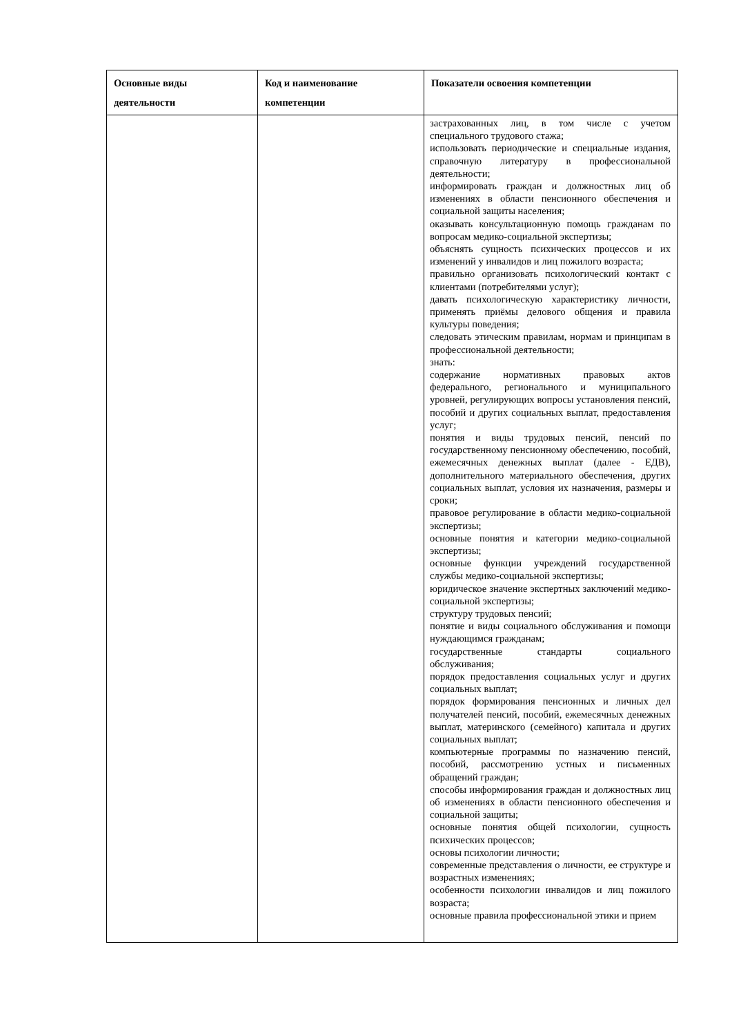| Основные виды деятельности | Код и наименование компетенции | Показатели освоения компетенции |
| --- | --- | --- |
| | | застрахованных лиц, в том числе с учетом специального трудового стажа; использовать периодические и специальные издания, справочную литературу в профессиональной деятельности; информировать граждан и должностных лиц об изменениях в области пенсионного обеспечения и социальной защиты населения; оказывать консультационную помощь гражданам по вопросам медико-социальной экспертизы; объяснять сущность психических процессов и их изменений у инвалидов и лиц пожилого возраста; правильно организовать психологический контакт с клиентами (потребителями услуг); давать психологическую характеристику личности, применять приёмы делового общения и правила культуры поведения; следовать этическим правилам, нормам и принципам в профессиональной деятельности; знать: содержание нормативных правовых актов федерального, регионального и муниципального уровней, регулирующих вопросы установления пенсий, пособий и других социальных выплат, предоставления услуг; понятия и виды трудовых пенсий, пенсий по государственному пенсионному обеспечению, пособий, ежемесячных денежных выплат (далее - ЕДВ), дополнительного материального обеспечения, других социальных выплат, условия их назначения, размеры и сроки; правовое регулирование в области медико-социальной экспертизы; основные понятия и категории медико-социальной экспертизы; основные функции учреждений государственной службы медико-социальной экспертизы; юридическое значение экспертных заключений медико-социальной экспертизы; структуру трудовых пенсий; понятие и виды социального обслуживания и помощи нуждающимся гражданам; государственные стандарты социального обслуживания; порядок предоставления социальных услуг и других социальных выплат; порядок формирования пенсионных и личных дел получателей пенсий, пособий, ежемесячных денежных выплат, материнского (семейного) капитала и других социальных выплат; компьютерные программы по назначению пенсий, пособий, рассмотрению устных и письменных обращений граждан; способы информирования граждан и должностных лиц об изменениях в области пенсионного обеспечения и социальной защиты; основные понятия общей психологии, сущность психических процессов; основы психологии личности; современные представления о личности, ее структуре и возрастных изменениях; особенности психологии инвалидов и лиц пожилого возраста; основные правила профессиональной этики и прием |